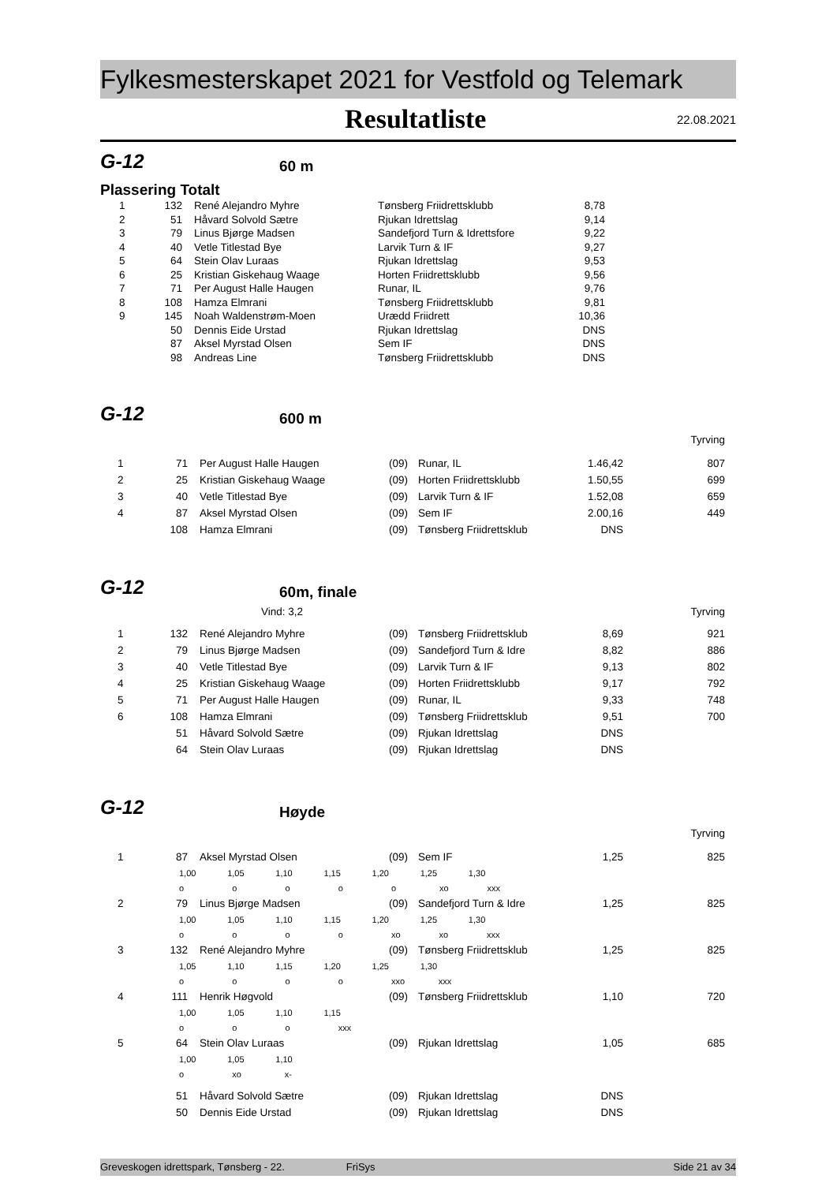Fylkesmesterskapet 2021 for Vestfold og Telemark
Resultatliste
22.08.2021
G-12
60 m
Plassering Totalt
| 1 | 132 | René Alejandro Myhre | Tønsberg Friidrettsklubb | 8,78 |
| 2 | 51 | Håvard Solvold Sætre | Rjukan Idrettslag | 9,14 |
| 3 | 79 | Linus Bjørge Madsen | Sandefjord Turn & Idrettsfore | 9,22 |
| 4 | 40 | Vetle Titlestad Bye | Larvik Turn & IF | 9,27 |
| 5 | 64 | Stein Olav Luraas | Rjukan Idrettslag | 9,53 |
| 6 | 25 | Kristian Giskehaug Waage | Horten Friidrettsklubb | 9,56 |
| 7 | 71 | Per August Halle Haugen | Runar, IL | 9,76 |
| 8 | 108 | Hamza Elmrani | Tønsberg Friidrettsklubb | 9,81 |
| 9 | 145 | Noah Waldenstrøm-Moen | Urædd Friidrett | 10,36 |
| | 50 | Dennis Eide Urstad | Rjukan Idrettslag | DNS |
| | 87 | Aksel Myrstad Olsen | Sem IF | DNS |
| | 98 | Andreas Line | Tønsberg Friidrettsklubb | DNS |
G-12
600 m
Tyrving
| 1 | 71 | Per August Halle Haugen | (09) | Runar, IL | 1.46,42 | 807 |
| 2 | 25 | Kristian Giskehaug Waage | (09) | Horten Friidrettsklubb | 1.50,55 | 699 |
| 3 | 40 | Vetle Titlestad Bye | (09) | Larvik Turn & IF | 1.52,08 | 659 |
| 4 | 87 | Aksel Myrstad Olsen | (09) | Sem IF | 2.00,16 | 449 |
| | 108 | Hamza Elmrani | (09) | Tønsberg Friidrettsklub | DNS | |
G-12
60m, finale
Vind: 3,2 Tyrving
| 1 | 132 | René Alejandro Myhre | (09) | Tønsberg Friidrettsklub | 8,69 | 921 |
| 2 | 79 | Linus Bjørge Madsen | (09) | Sandefjord Turn & Idre | 8,82 | 886 |
| 3 | 40 | Vetle Titlestad Bye | (09) | Larvik Turn & IF | 9,13 | 802 |
| 4 | 25 | Kristian Giskehaug Waage | (09) | Horten Friidrettsklubb | 9,17 | 792 |
| 5 | 71 | Per August Halle Haugen | (09) | Runar, IL | 9,33 | 748 |
| 6 | 108 | Hamza Elmrani | (09) | Tønsberg Friidrettsklub | 9,51 | 700 |
| | 51 | Håvard Solvold Sætre | (09) | Rjukan Idrettslag | DNS | |
| | 64 | Stein Olav Luraas | (09) | Rjukan Idrettslag | DNS | |
G-12
Høyde
Tyrving
| 1 | 87 | Aksel Myrstad Olsen | (09) | Sem IF | 1,25 | 825 |
| | 1,00 1,05 1,10 1,15 1,20 1,25 1,30 | | | | | |
| | o o o o o xo xxx | | | | | |
| 2 | 79 | Linus Bjørge Madsen | (09) | Sandefjord Turn & Idre | 1,25 | 825 |
| | 1,00 1,05 1,10 1,15 1,20 1,25 1,30 | | | | | |
| | o o o o xo xo xxx | | | | | |
| 3 | 132 | René Alejandro Myhre | (09) | Tønsberg Friidrettsklub | 1,25 | 825 |
| | 1,05 1,10 1,15 1,20 1,25 1,30 | | | | | |
| | o o o o xxo xxx | | | | | |
| 4 | 111 | Henrik Høgvold | (09) | Tønsberg Friidrettsklub | 1,10 | 720 |
| | 1,00 1,05 1,10 1,15 | | | | | |
| | o o o xxx | | | | | |
| 5 | 64 | Stein Olav Luraas | (09) | Rjukan Idrettslag | 1,05 | 685 |
| | 1,00 1,05 1,10 | | | | | |
| | o xo x- | | | | | |
| | 51 | Håvard Solvold Sætre | (09) | Rjukan Idrettslag | DNS | |
| | 50 | Dennis Eide Urstad | (09) | Rjukan Idrettslag | DNS | |
Greveskogen idrettspark, Tønsberg - 22. FriSys Side 21 av 34